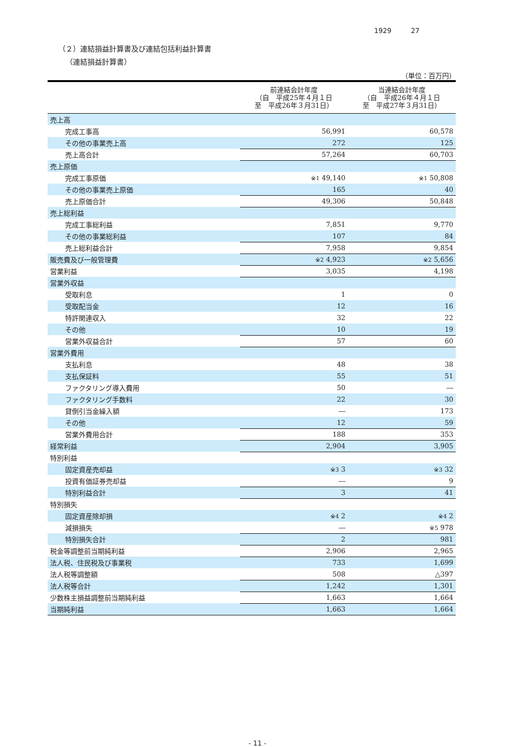1929 27
（２）連結損益計算書及び連結包括利益計算書
（連結損益計算書）
（単位：百万円）
| | 前連結会計年度 （自 平成25年４月１日 至 平成26年３月31日） | 当連結会計年度 （自 平成26年４月１日 至 平成27年３月31日） |
| --- | --- | --- |
| 売上高 | | |
| 完成工事高 | 56,991 | 60,578 |
| その他の事業売上高 | 272 | 125 |
| 売上高合計 | 57,264 | 60,703 |
| 売上原価 | | |
| 完成工事原価 | ※1 49,140 | ※1 50,808 |
| その他の事業売上原価 | 165 | 40 |
| 売上原価合計 | 49,306 | 50,848 |
| 売上総利益 | | |
| 完成工事総利益 | 7,851 | 9,770 |
| その他の事業総利益 | 107 | 84 |
| 売上総利益合計 | 7,958 | 9,854 |
| 販売費及び一般管理費 | ※2 4,923 | ※2 5,656 |
| 営業利益 | 3,035 | 4,198 |
| 営業外収益 | | |
| 受取利息 | 1 | 0 |
| 受取配当金 | 12 | 16 |
| 特許関連収入 | 32 | 22 |
| その他 | 10 | 19 |
| 営業外収益合計 | 57 | 60 |
| 営業外費用 | | |
| 支払利息 | 48 | 38 |
| 支払保証料 | 55 | 51 |
| ファクタリング導入費用 | 50 | ― |
| ファクタリング手数料 | 22 | 30 |
| 貸倒引当金繰入額 | ― | 173 |
| その他 | 12 | 59 |
| 営業外費用合計 | 188 | 353 |
| 経常利益 | 2,904 | 3,905 |
| 特別利益 | | |
| 固定資産売却益 | ※3 3 | ※3 32 |
| 投資有価証券売却益 | ― | 9 |
| 特別利益合計 | 3 | 41 |
| 特別損失 | | |
| 固定資産除却損 | ※4 2 | ※4 2 |
| 減損損失 | ― | ※5 978 |
| 特別損失合計 | 2 | 981 |
| 税金等調整前当期純利益 | 2,906 | 2,965 |
| 法人税、住民税及び事業税 | 733 | 1,699 |
| 法人税等調整額 | 508 | △397 |
| 法人税等合計 | 1,242 | 1,301 |
| 少数株主損益調整前当期純利益 | 1,663 | 1,664 |
| 当期純利益 | 1,663 | 1,664 |
- 11 -